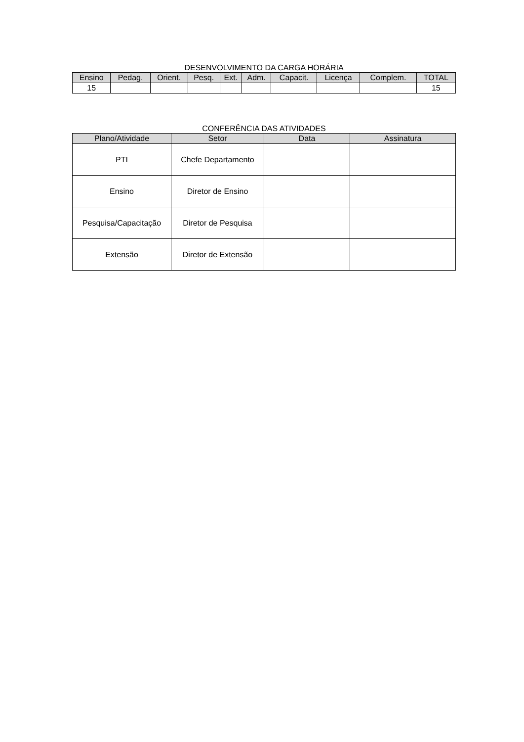DESENVOLVIMENTO DA CARGA HORÁRIA
| Ensino | Pedag. | Orient. | Pesq. | Ext. | Adm. | Capacit. | Licença | Complem. | TOTAL |
| --- | --- | --- | --- | --- | --- | --- | --- | --- | --- |
| 15 | | | | | | | | | 15 |
CONFERÊNCIA DAS ATIVIDADES
| Plano/Atividade | Setor | Data | Assinatura |
| --- | --- | --- | --- |
| PTI | Chefe Departamento | | |
| Ensino | Diretor de Ensino | | |
| Pesquisa/Capacitação | Diretor de Pesquisa | | |
| Extensão | Diretor de Extensão | | |